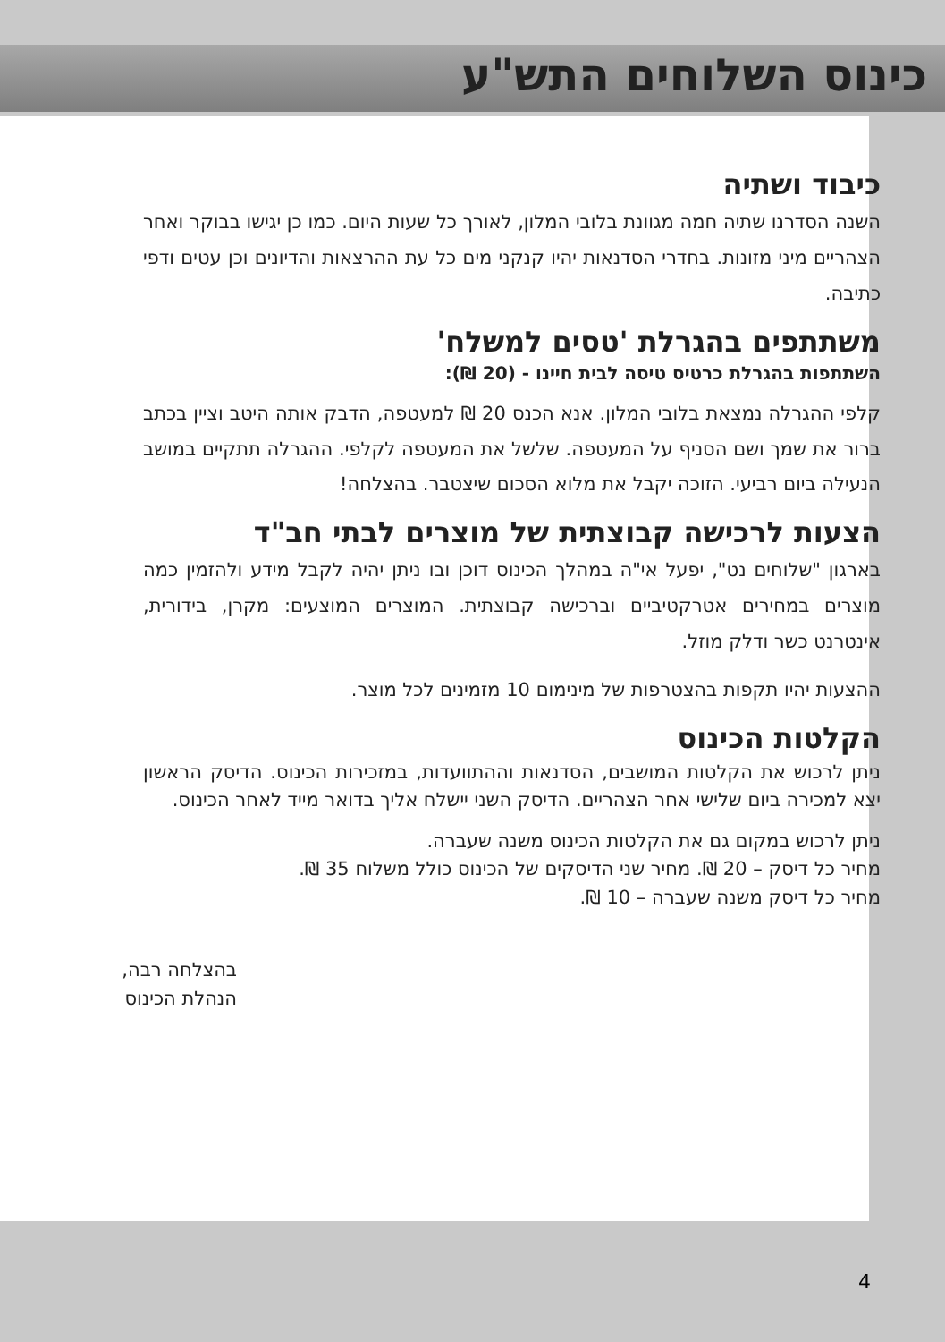כינוס השלוחים התש"ע
כיבוד ושתיה
השנה הסדרנו שתיה חמה מגוונת בלובי המלון, לאורך כל שעות היום. כמו כן יגישו בבוקר ואחר הצהריים מיני מזונות. בחדרי הסדנאות יהיו קנקני מים כל עת ההרצאות והדיונים וכן עטים ודפי כתיבה.
משתתפים בהגרלת 'טסים למשלח'
השתתפות בהגרלת כרטיס טיסה לבית חיינו - (20 ₪):
קלפי ההגרלה נמצאת בלובי המלון. אנא הכנס 20 ₪ למעטפה, הדבק אותה היטב וציין בכתב ברור את שמך ושם הסניף על המעטפה. שלשל את המעטפה לקלפי. ההגרלה תתקיים במושב הנעילה ביום רביעי. הזוכה יקבל את מלוא הסכום שיצטבר. בהצלחה!
הצעות לרכישה קבוצתית של מוצרים לבתי חב"ד
בארגון "שלוחים נט", יפעל אי"ה במהלך הכינוס דוכן ובו ניתן יהיה לקבל מידע ולהזמין כמה מוצרים במחירים אטרקטיביים וברכישה קבוצתית. המוצרים המוצעים: מקרן, בידורית, אינטרנט כשר ודלק מוזל.
ההצעות יהיו תקפות בהצטרפות של מינימום 10 מזמינים לכל מוצר.
הקלטות הכינוס
ניתן לרכוש את הקלטות המושבים, הסדנאות וההתוועדות, במזכירות הכינוס. הדיסק הראשון יצא למכירה ביום שלישי אחר הצהריים. הדיסק השני יישלח אליך בדואר מייד לאחר הכינוס.
ניתן לרכוש במקום גם את הקלטות הכינוס משנה שעברה.
מחיר כל דיסק – 20 ₪. מחיר שני הדיסקים של הכינוס כולל משלוח 35 ₪.
מחיר כל דיסק משנה שעברה – 10 ₪.
בהצלחה רבה,
הנהלת הכינוס
4